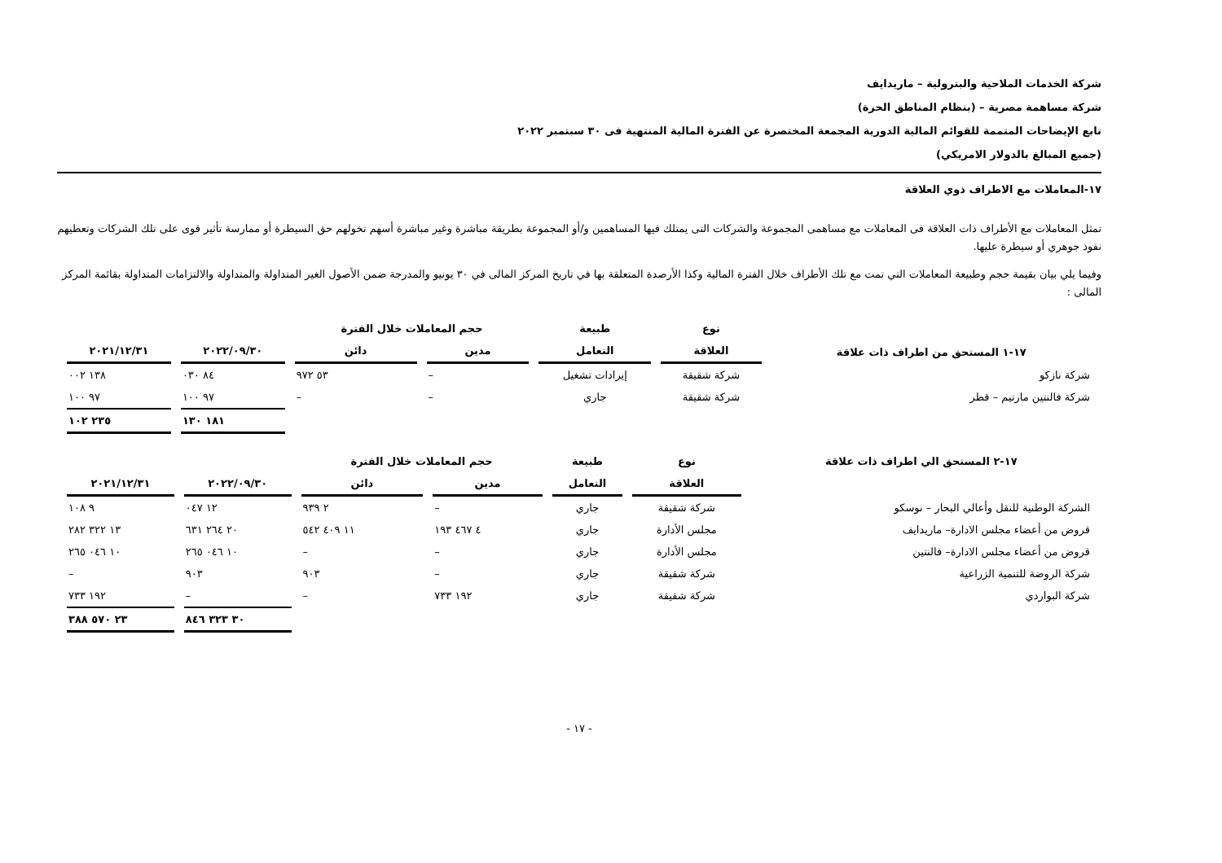شركة الخدمات الملاحية والبترولية – ماريدايف
شركة مساهمة مصرية – (بنظام المناطق الحرة)
تابع الإيضاحات المتممة للقوائم المالية الدورية المجمعة المختصرة عن الفترة المالية المنتهية فى ٣٠ سبتمبر ٢٠٢٢
(جميع المبالغ بالدولار الامريكي)
١٧-المعاملات مع الاطراف ذوي العلاقة
تمثل المعاملات مع الأطراف ذات العلاقة فى المعاملات مع مساهمى المجموعة والشركات التى يمتلك فيها المساهمين و/أو المجموعة بطريقة مباشرة وغير مباشرة أسهم تخولهم حق السيطرة أو ممارسة تأثير قوى على تلك الشركات وتعطيهم نفوذ جوهري أو سيطرة عليها.
وفيما يلي بيان بقيمة حجم وطبيعة المعاملات التي تمت مع تلك الأطراف خلال الفترة المالية وكذا الأرصدة المتعلقة بها في تاريخ المركز المالى في ٣٠ يونيو والمدرجة ضمن الأصول الغير المتداولة والمتداولة والالتزامات المتداولة بقائمة المركز المالى :
| | نوع | طبيعة | حجم المعاملات خلال الفترة | | | |
| --- | --- | --- | --- | --- | --- | --- |
| ١٧-١ المستحق من اطراف ذات علاقة | العلاقة | التعامل | مدين | دائن | ٢٠٢٢/٠٩/٣٠ | ٢٠٢١/١٢/٣١ |
| شركة نازكو | شركة شقيقة | إيرادات تشغيل | – | ٥٣ ٩٧٢ | ٨٤ ٠٣٠ | ١٣٨ ٠٠٢ |
| شركة فالنتين مارتيم – قطر | شركة شقيقة | جاري | – | – | ٩٧ ١٠٠ | ٩٧ ١٠٠ |
| | | | | | ١٨١ ١٣٠ | ٢٣٥ ١٠٢ |
| ١٧-٢ المستحق الي اطراف ذات علاقة | نوع | طبيعة | حجم المعاملات خلال الفترة | | | |
| --- | --- | --- | --- | --- | --- | --- |
| | العلاقة | التعامل | مدين | دائن | ٢٠٢٢/٠٩/٣٠ | ٢٠٢١/١٢/٣١ |
| الشركة الوطنية للنقل وأعالي البحار – نوسكو | شركة شقيقة | جاري | – | ٢ ٩٣٩ | ١٢ ٠٤٧ | ٩ ١٠٨ |
| قروض من أعضاء مجلس الادارة– ماريدايف | مجلس الأدارة | جاري | ٤ ٤٦٧ ١٩٣ | ١١ ٤٠٩ ٥٤٢ | ٢٠ ٢٦٤ ٦٣١ | ١٣ ٣٢٢ ٢٨٢ |
| قروض من أعضاء مجلس الادارة– فالنتين | مجلس الأدارة | جاري | – | – | ١٠ ٠٤٦ ٢٦٥ | ١٠ ٠٤٦ ٢٦٥ |
| شركة الروضة للتنمية الزراعية | شركة شقيقة | جاري | – | ٩٠٣ | ٩٠٣ | – |
| شركة البواردي | شركة شقيقة | جاري | ١٩٢ ٧٣٣ | – | – | ١٩٢ ٧٣٣ |
| | | | | | ٣٠ ٣٢٣ ٨٤٦ | ٢٣ ٥٧٠ ٣٨٨ |
- ١٧ -